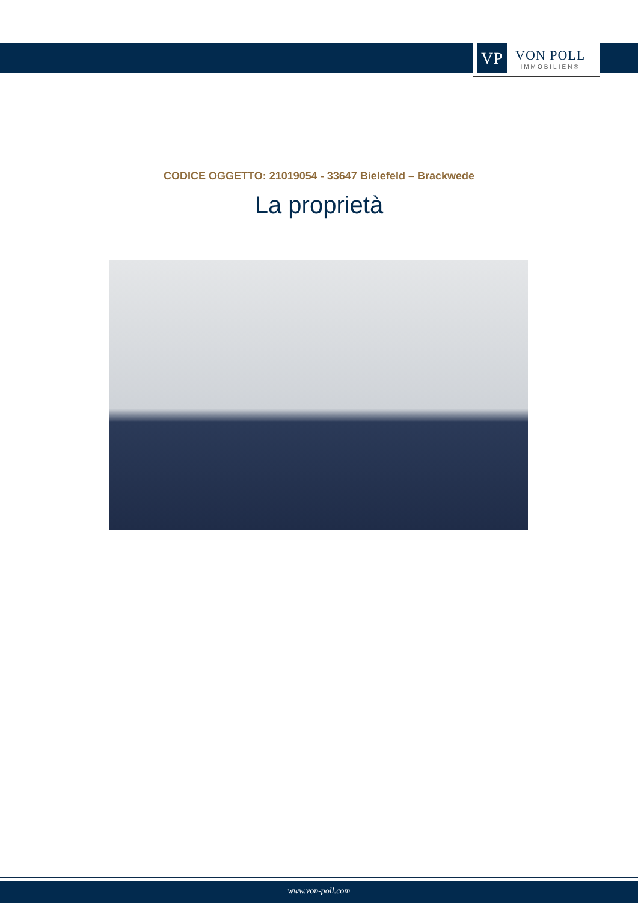VP
VON POLL
IMMOBILIEN®
CODICE OGGETTO: 21019054 - 33647 Bielefeld – Brackwede
La proprietà
www.von-poll.com